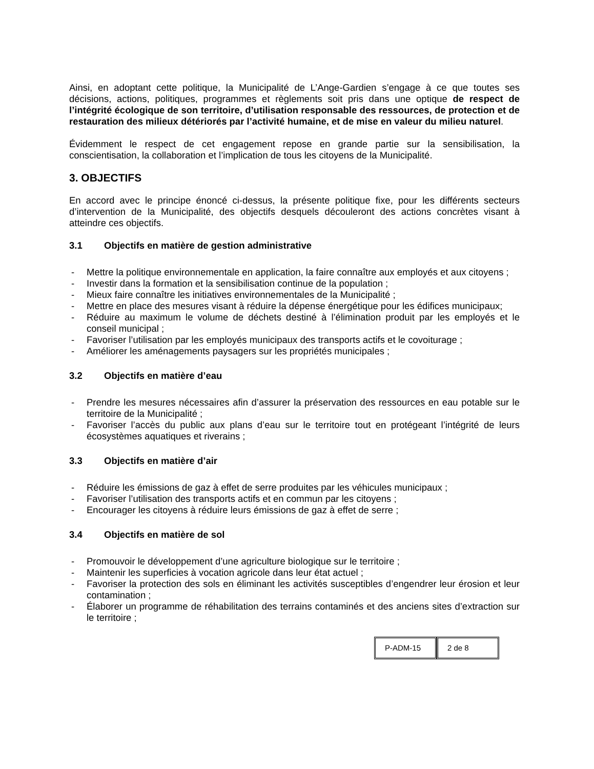Ainsi, en adoptant cette politique, la Municipalité de L’Ange-Gardien s’engage à ce que toutes ses décisions, actions, politiques, programmes et règlements soit pris dans une optique de respect de l’intégrité écologique de son territoire, d’utilisation responsable des ressources, de protection et de restauration des milieux détériorés par l’activité humaine, et de mise en valeur du milieu naturel.
Évidemment le respect de cet engagement repose en grande partie sur la sensibilisation, la conscientisation, la collaboration et l’implication de tous les citoyens de la Municipalité.
3. OBJECTIFS
En accord avec le principe énoncé ci-dessus, la présente politique fixe, pour les différents secteurs d’intervention de la Municipalité, des objectifs desquels découleront des actions concrètes visant à atteindre ces objectifs.
3.1 Objectifs en matière de gestion administrative
- Mettre la politique environnementale en application, la faire connaître aux employés et aux citoyens ;
- Investir dans la formation et la sensibilisation continue de la population ;
- Mieux faire connaître les initiatives environnementales de la Municipalité ;
- Mettre en place des mesures visant à réduire la dépense énergétique pour les édifices municipaux;
- Réduire au maximum le volume de déchets destiné à l’élimination produit par les employés et le conseil municipal ;
- Favoriser l’utilisation par les employés municipaux des transports actifs et le covoiturage ;
- Améliorer les aménagements paysagers sur les propriétés municipales ;
3.2 Objectifs en matière d’eau
- Prendre les mesures nécessaires afin d’assurer la préservation des ressources en eau potable sur le territoire de la Municipalité ;
- Favoriser l’accès du public aux plans d’eau sur le territoire tout en protégeant l’intégrité de leurs écosystèmes aquatiques et riverains ;
3.3 Objectifs en matière d’air
- Réduire les émissions de gaz à effet de serre produites par les véhicules municipaux ;
- Favoriser l’utilisation des transports actifs et en commun par les citoyens ;
- Encourager les citoyens à réduire leurs émissions de gaz à effet de serre ;
3.4 Objectifs en matière de sol
- Promouvoir le développement d’une agriculture biologique sur le territoire ;
- Maintenir les superficies à vocation agricole dans leur état actuel ;
- Favoriser la protection des sols en éliminant les activités susceptibles d’engendrer leur érosion et leur contamination ;
- Élaborer un programme de réhabilitation des terrains contaminés et des anciens sites d’extraction sur le territoire ;
P-ADM-15 2 de 8